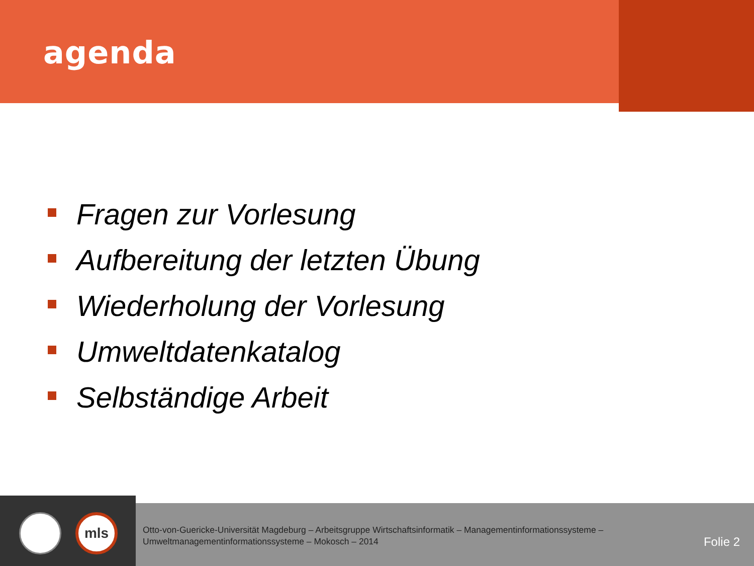agenda
Fragen zur Vorlesung
Aufbereitung der letzten Übung
Wiederholung der Vorlesung
Umweltdatenkatalog
Selbständige Arbeit
mls
Otto-von-Guericke-Universität Magdeburg – Arbeitsgruppe Wirtschaftsinformatik – Managementinformationssysteme –
Umweltmanagementinformationssysteme – Mokosch – 2014
Folie 2